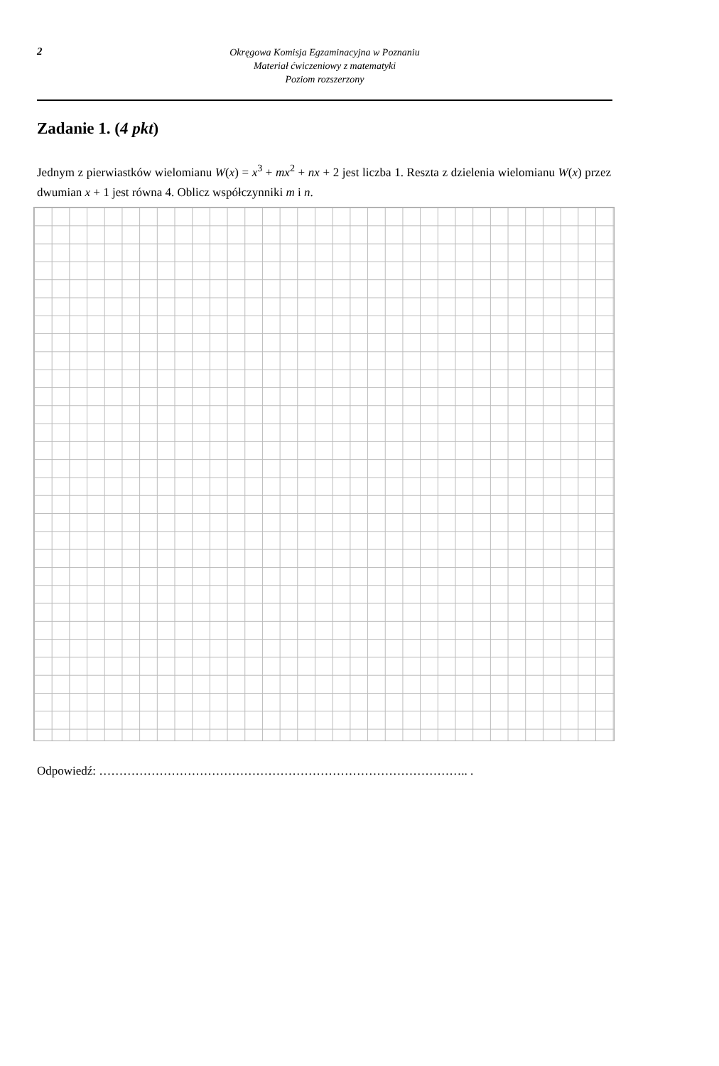2
Okręgowa Komisja Egzaminacyjna w Poznaniu
Materiał ćwiczeniowy z matematyki
Poziom rozszerzony
Zadanie 1. (4 pkt)
Jednym z pierwiastków wielomianu W(x) = x<sup>3</sup> + mx<sup>2</sup> + nx + 2 jest liczba 1. Reszta z dzielenia wielomianu W(x) przez dwumian x + 1 jest równa 4. Oblicz współczynniki m i n.
Odpowiedź: ……………………………………………………………………………….. .